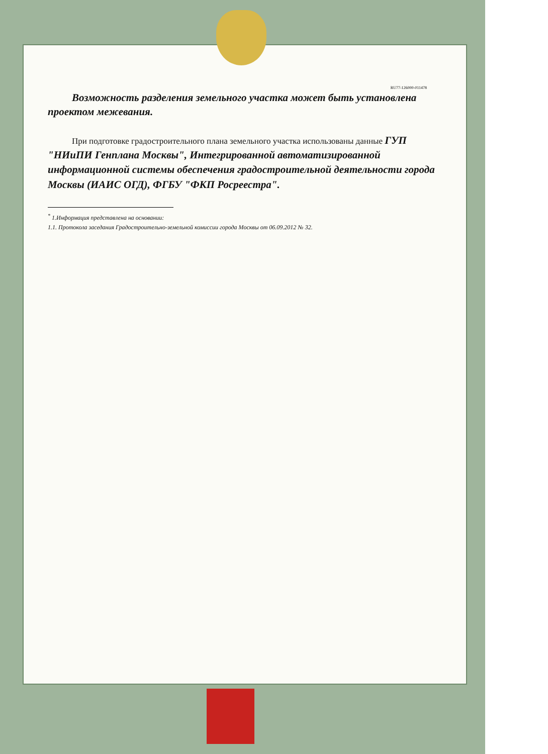RU77-126000-011478
Возможность разделения земельного участка может быть установлена проектом межевания.
При подготовке градостроительного плана земельного участка использованы данные ГУП "НИиПИ Генплана Москвы", Интегрированной автоматизированной информационной системы обеспечения градостроительной деятельности города Москвы (ИАИС ОГД), ФГБУ "ФКП Росреестра".
<sup>*</sup> 1.Информация представлена на основании:
1.1. Протокола заседания Градостроительно-земельной комиссии города Москвы от 06.09.2012 № 32.